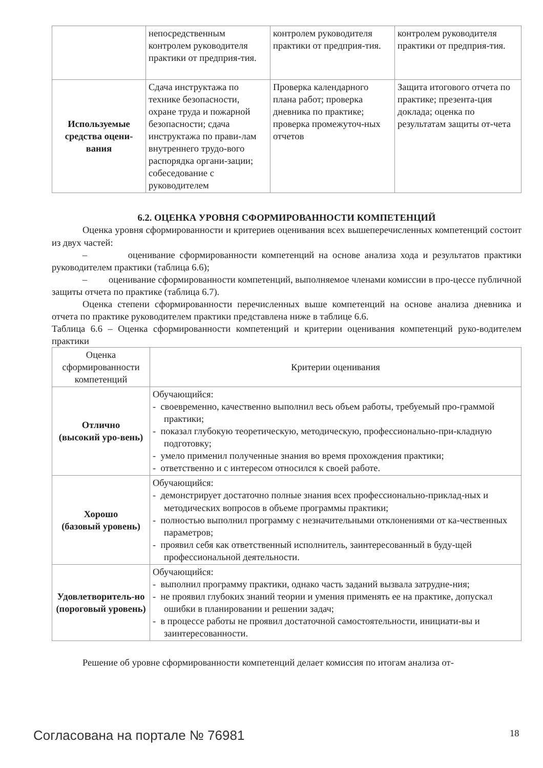| | непосредственным контролем руководителя практики от предприя-тия. | контролем руководителя практики от предприя-тия. | контролем руководителя практики от предприя-тия. |
| Используемые средства оцени-вания | Сдача инструктажа по технике безопасности, охране труда и пожарной безопасности; сдача инструктажа по прави-лам внутреннего трудо-вого распорядка органи-зации; собеседование с руководителем | Проверка календарного плана работ; проверка дневника по практике; проверка промежуточ-ных отчетов | Защита итогового отчета по практике; презента-ция доклада; оценка по результатам защиты от-чета |
6.2. ОЦЕНКА УРОВНЯ СФОРМИРОВАННОСТИ КОМПЕТЕНЦИЙ
Оценка уровня сформированности и критериев оценивания всех вышеперечисленных компетенций состоит из двух частей:
– оценивание сформированности компетенций на основе анализа хода и результатов практики руководителем практики (таблица 6.6);
– оценивание сформированности компетенций, выполняемое членами комиссии в про-цессе публичной защиты отчета по практике (таблица 6.7).
Оценка степени сформированности перечисленных выше компетенций на основе анализа дневника и отчета по практике руководителем практики представлена ниже в таблице 6.6.
Таблица 6.6 – Оценка сформированности компетенций и критерии оценивания компетенций руко-водителем практики
| Оценка сформированности компетенций | Критерии оценивания |
| --- | --- |
| Отлично (высокий уро-вень) | Обучающийся: - своевременно, качественно выполнил весь объем работы, требуемый про-граммой практики; - показал глубокую теоретическую, методическую, профессионально-при-кладную подготовку; - умело применил полученные знания во время прохождения практики; - ответственно и с интересом относился к своей работе. |
| Хорошо (базовый уровень) | Обучающийся: - демонстрирует достаточно полные знания всех профессионально-приклад-ных и методических вопросов в объеме программы практики; - полностью выполнил программу с незначительными отклонениями от ка-чественных параметров; - проявил себя как ответственный исполнитель, заинтересованный в буду-щей профессиональной деятельности. |
| Удовлетворитель-но (пороговый уровень) | Обучающийся: - выполнил программу практики, однако часть заданий вызвала затрудне-ния; - не проявил глубоких знаний теории и умения применять ее на практике, допускал ошибки в планировании и решении задач; - в процессе работы не проявил достаточной самостоятельности, инициати-вы и заинтересованности. |
Решение об уровне сформированности компетенций делает комиссия по итогам анализа от-
Согласована на портале № 76981 18